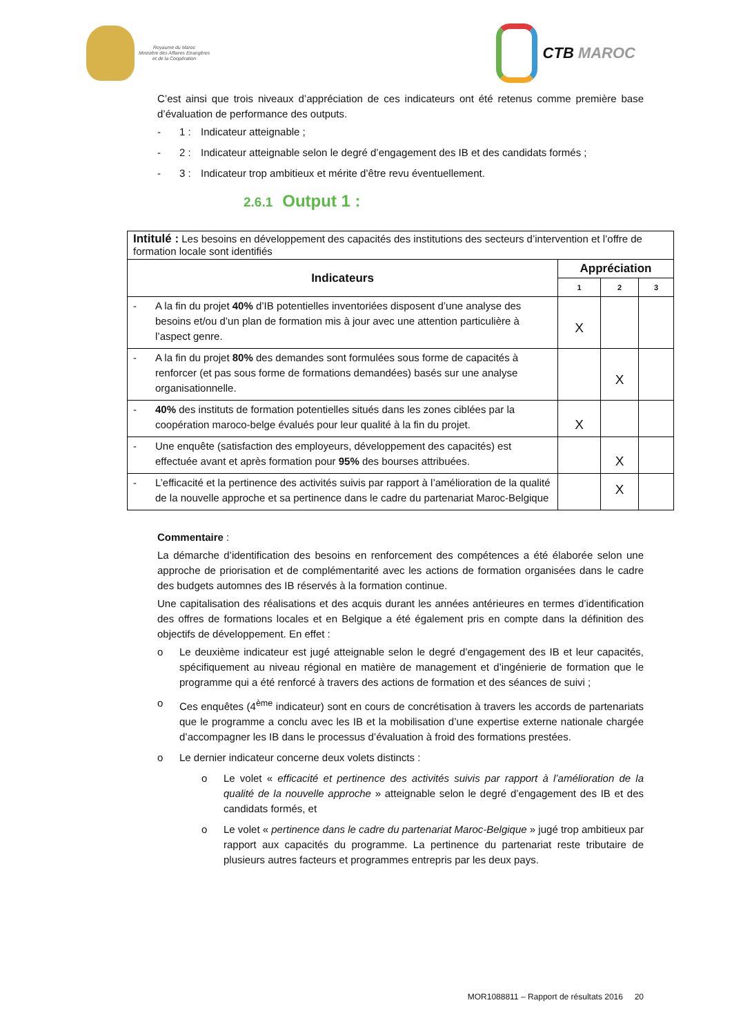Royaume du Maroc
Ministère des Affaires Etrangères
et de la Coopération
CTB MAROC
C’est ainsi que trois niveaux d’appréciation de ces indicateurs ont été retenus comme première base d’évaluation de performance des outputs.
- 1 : Indicateur atteignable ;
- 2 : Indicateur atteignable selon le degré d’engagement des IB et des candidats formés ;
- 3 : Indicateur trop ambitieux et mérite d’être revu éventuellement.
2.6.1 Output 1 :
| Intitulé : Les besoins en développement des capacités des institutions des secteurs d’intervention et l’offre de formation locale sont identifiés | | | |
| Indicateurs | Appréciation | | |
| | 1 | 2 | 3 |
| - A la fin du projet 40% d’IB potentielles inventoriées disposent d’une analyse des besoins et/ou d’un plan de formation mis à jour avec une attention particulière à l’aspect genre. | X | | |
| - A la fin du projet 80% des demandes sont formulées sous forme de capacités à renforcer (et pas sous forme de formations demandées) basés sur une analyse organisationnelle. | | X | |
| - 40% des instituts de formation potentielles situés dans les zones ciblées par la coopération maroco-belge évalués pour leur qualité à la fin du projet. | X | | |
| - Une enquête (satisfaction des employeurs, développement des capacités) est effectuée avant et après formation pour 95% des bourses attribuées. | | X | |
| - L’efficacité et la pertinence des activités suivis par rapport à l’amélioration de la qualité de la nouvelle approche et sa pertinence dans le cadre du partenariat Maroc-Belgique | | X | |
Commentaire :
La démarche d’identification des besoins en renforcement des compétences a été élaborée selon une approche de priorisation et de complémentarité avec les actions de formation organisées dans le cadre des budgets automnes des IB réservés à la formation continue.
Une capitalisation des réalisations et des acquis durant les années antérieures en termes d’identification des offres de formations locales et en Belgique a été également pris en compte dans la définition des objectifs de développement. En effet :
o Le deuxième indicateur est jugé atteignable selon le degré d’engagement des IB et leur capacités, spécifiquement au niveau régional en matière de management et d’ingénierie de formation que le programme qui a été renforcé à travers des actions de formation et des séances de suivi ;
o Ces enquêtes (4<sup>ème</sup> indicateur) sont en cours de concrétisation à travers les accords de partenariats que le programme a conclu avec les IB et la mobilisation d’une expertise externe nationale chargée d’accompagner les IB dans le processus d’évaluation à froid des formations prestées.
o Le dernier indicateur concerne deux volets distincts :
o Le volet « efficacité et pertinence des activités suivis par rapport à l’amélioration de la qualité de la nouvelle approche » atteignable selon le degré d’engagement des IB et des candidats formés, et
o Le volet « pertinence dans le cadre du partenariat Maroc-Belgique » jugé trop ambitieux par rapport aux capacités du programme. La pertinence du partenariat reste tributaire de plusieurs autres facteurs et programmes entrepris par les deux pays.
MOR1088811 – Rapport de résultats 2016 20